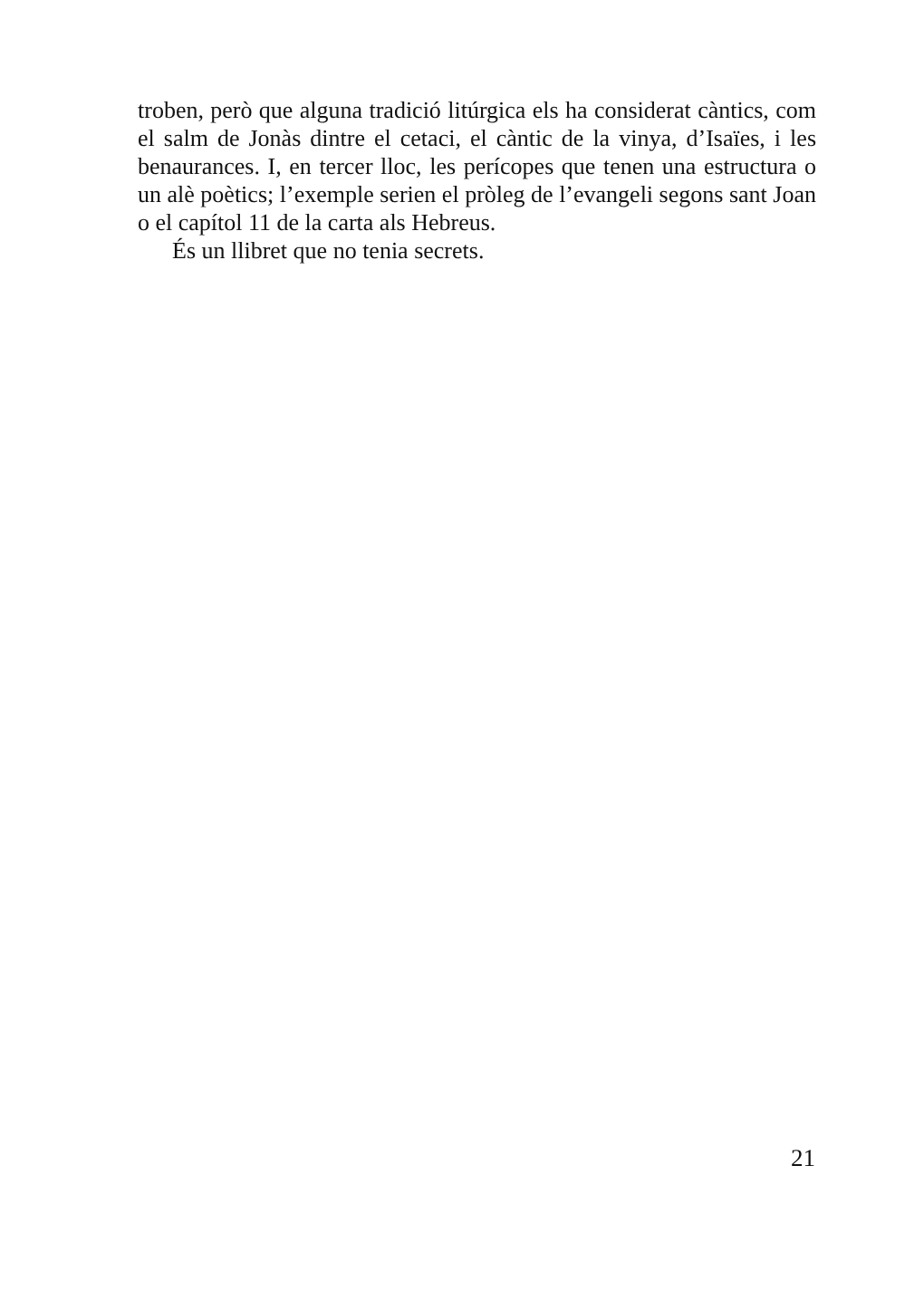troben, però que alguna tradició litúrgica els ha considerat càntics, com el salm de Jonàs dintre el cetaci, el càntic de la vinya, d’Isaïes, i les benaurances. I, en tercer lloc, les perícopes que tenen una estructura o un alè poètics; l’exemple serien el pròleg de l’evangeli segons sant Joan o el capítol 11 de la carta als Hebreus.
És un llibret que no tenia secrets.
21